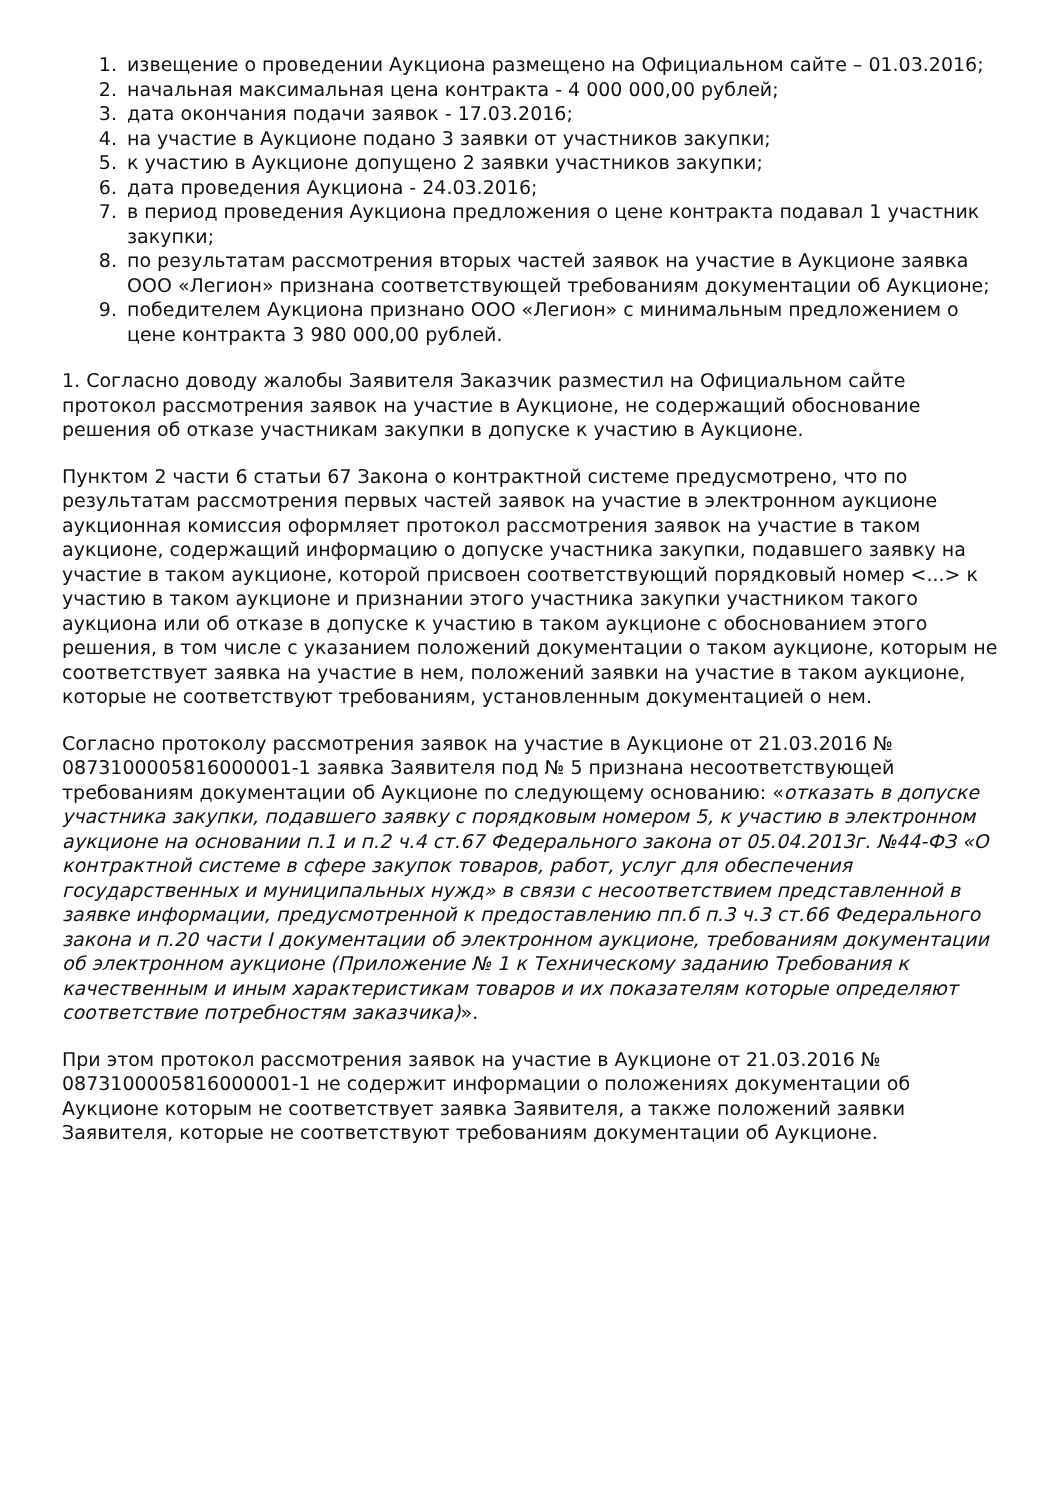1. извещение о проведении Аукциона размещено на Официальном сайте – 01.03.2016;
2. начальная максимальная цена контракта - 4 000 000,00 рублей;
3. дата окончания подачи заявок - 17.03.2016;
4. на участие в Аукционе подано 3 заявки от участников закупки;
5. к участию в Аукционе допущено 2 заявки участников закупки;
6. дата проведения Аукциона - 24.03.2016;
7. в период проведения Аукциона предложения о цене контракта подавал 1 участник закупки;
8. по результатам рассмотрения вторых частей заявок на участие в Аукционе заявка ООО «Легион» признана соответствующей требованиям документации об Аукционе;
9. победителем Аукциона признано ООО «Легион» с минимальным предложением о цене контракта 3 980 000,00 рублей.
1. Согласно доводу жалобы Заявителя Заказчик разместил на Официальном сайте протокол рассмотрения заявок на участие в Аукционе, не содержащий обоснование решения об отказе участникам закупки в допуске к участию в Аукционе.
Пунктом 2 части 6 статьи 67 Закона о контрактной системе предусмотрено, что по результатам рассмотрения первых частей заявок на участие в электронном аукционе аукционная комиссия оформляет протокол рассмотрения заявок на участие в таком аукционе, содержащий информацию о допуске участника закупки, подавшего заявку на участие в таком аукционе, которой присвоен соответствующий порядковый номер <...> к участию в таком аукционе и признании этого участника закупки участником такого аукциона или об отказе в допуске к участию в таком аукционе с обоснованием этого решения, в том числе с указанием положений документации о таком аукционе, которым не соответствует заявка на участие в нем, положений заявки на участие в таком аукционе, которые не соответствуют требованиям, установленным документацией о нем.
Согласно протоколу рассмотрения заявок на участие в Аукционе от 21.03.2016 № 0873100005816000001-1 заявка Заявителя под № 5 признана несоответствующей требованиям документации об Аукционе по следующему основанию: «отказать в допуске участника закупки, подавшего заявку с порядковым номером 5, к участию в электронном аукционе на основании п.1 и п.2 ч.4 ст.67 Федерального закона от 05.04.2013г. №44-ФЗ «О контрактной системе в сфере закупок товаров, работ, услуг для обеспечения государственных и муниципальных нужд» в связи с несоответствием представленной в заявке информации, предусмотренной к предоставлению пп.б п.3 ч.3 ст.66 Федерального закона и п.20 части I документации об электронном аукционе, требованиям документации об электронном аукционе (Приложение № 1 к Техническому заданию Требования к качественным и иным характеристикам товаров и их показателям которые определяют соответствие потребностям заказчика)».
При этом протокол рассмотрения заявок на участие в Аукционе от 21.03.2016 № 0873100005816000001-1 не содержит информации о положениях документации об Аукционе которым не соответствует заявка Заявителя, а также положений заявки Заявителя, которые не соответствуют требованиям документации об Аукционе.